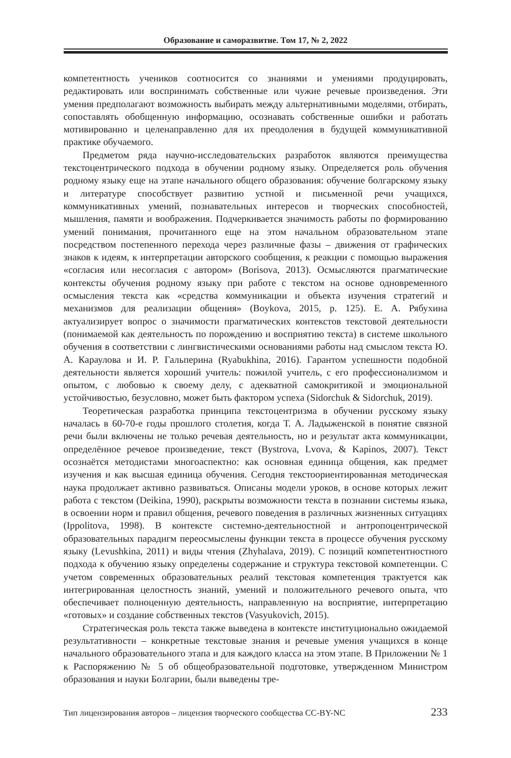Образование и саморазвитие. Том 17, № 2, 2022
компетентность учеников соотносится со знаниями и умениями продуцировать, редактировать или воспринимать собственные или чужие речевые произведения. Эти умения предполагают возможность выбирать между альтернативными моделями, отбирать, сопоставлять обобщенную информацию, осознавать собственные ошибки и работать мотивированно и целенаправленно для их преодоления в будущей коммуникативной практике обучаемого.
Предметом ряда научно-исследовательских разработок являются преимущества текстоцентрического подхода в обучении родному языку. Определяется роль обучения родному языку еще на этапе начального общего образования: обучение болгарскому языку и литературе способствует развитию устной и письменной речи учащихся, коммуникативных умений, познавательных интересов и творческих способностей, мышления, памяти и воображения. Подчеркивается значимость работы по формированию умений понимания, прочитанного еще на этом начальном образовательном этапе посредством постепенного перехода через различные фазы – движения от графических знаков к идеям, к интерпретации авторского сообщения, к реакции с помощью выражения «согласия или несогласия с автором» (Borisova, 2013). Осмысляются прагматические контексты обучения родному языку при работе с текстом на основе одновременного осмысления текста как «средства коммуникации и объекта изучения стратегий и механизмов для реализации общения» (Boykova, 2015, p. 125). Е. А. Рябухина актуализирует вопрос о значимости прагматических контекстов текстовой деятельности (понимаемой как деятельность по порождению и восприятию текста) в системе школьного обучения в соответствии с лингвистическими основаниями работы над смыслом текста Ю. А. Караулова и И. Р. Гальперина (Ryabukhina, 2016). Гарантом успешности подобной деятельности является хороший учитель: пожилой учитель, с его профессионализмом и опытом, с любовью к своему делу, с адекватной самокритикой и эмоциональной устойчивостью, безусловно, может быть фактором успеха (Sidorchuk & Sidorchuk, 2019).
Теоретическая разработка принципа текстоцентризма в обучении русскому языку началась в 60-70-е годы прошлого столетия, когда Т. А. Ладыженской в понятие связной речи были включены не только речевая деятельность, но и результат акта коммуникации, определённое речевое произведение, текст (Bystrova, Lvova, & Kapinos, 2007). Текст осознаётся методистами многоаспектно: как основная единица общения, как предмет изучения и как высшая единица обучения. Сегодня текстоориентированная методическая наука продолжает активно развиваться. Описаны модели уроков, в основе которых лежит работа с текстом (Deikina, 1990), раскрыты возможности текста в познании системы языка, в освоении норм и правил общения, речевого поведения в различных жизненных ситуациях (Ippolitova, 1998). В контексте системно-деятельностной и антропоцентрической образовательных парадигм переосмыслены функции текста в процессе обучения русскому языку (Levushkina, 2011) и виды чтения (Zhyhalava, 2019). С позиций компетентностного подхода к обучению языку определены содержание и структура текстовой компетенции. С учетом современных образовательных реалий текстовая компетенция трактуется как интегрированная целостность знаний, умений и положительного речевого опыта, что обеспечивает полноценную деятельность, направленную на восприятие, интерпретацию «готовых» и создание собственных текстов (Vasyukovich, 2015).
Стратегическая роль текста также выведена в контексте институционально ожидаемой результативности – конкретные текстовые знания и речевые умения учащихся в конце начального образовательного этапа и для каждого класса на этом этапе. В Приложении № 1 к Распоряжению № 5 об общеобразовательной подготовке, утвержденном Министром образования и науки Болгарии, были выведены тре-
Тип лицензирования авторов – лицензия творческого сообщества CC-BY-NC 233